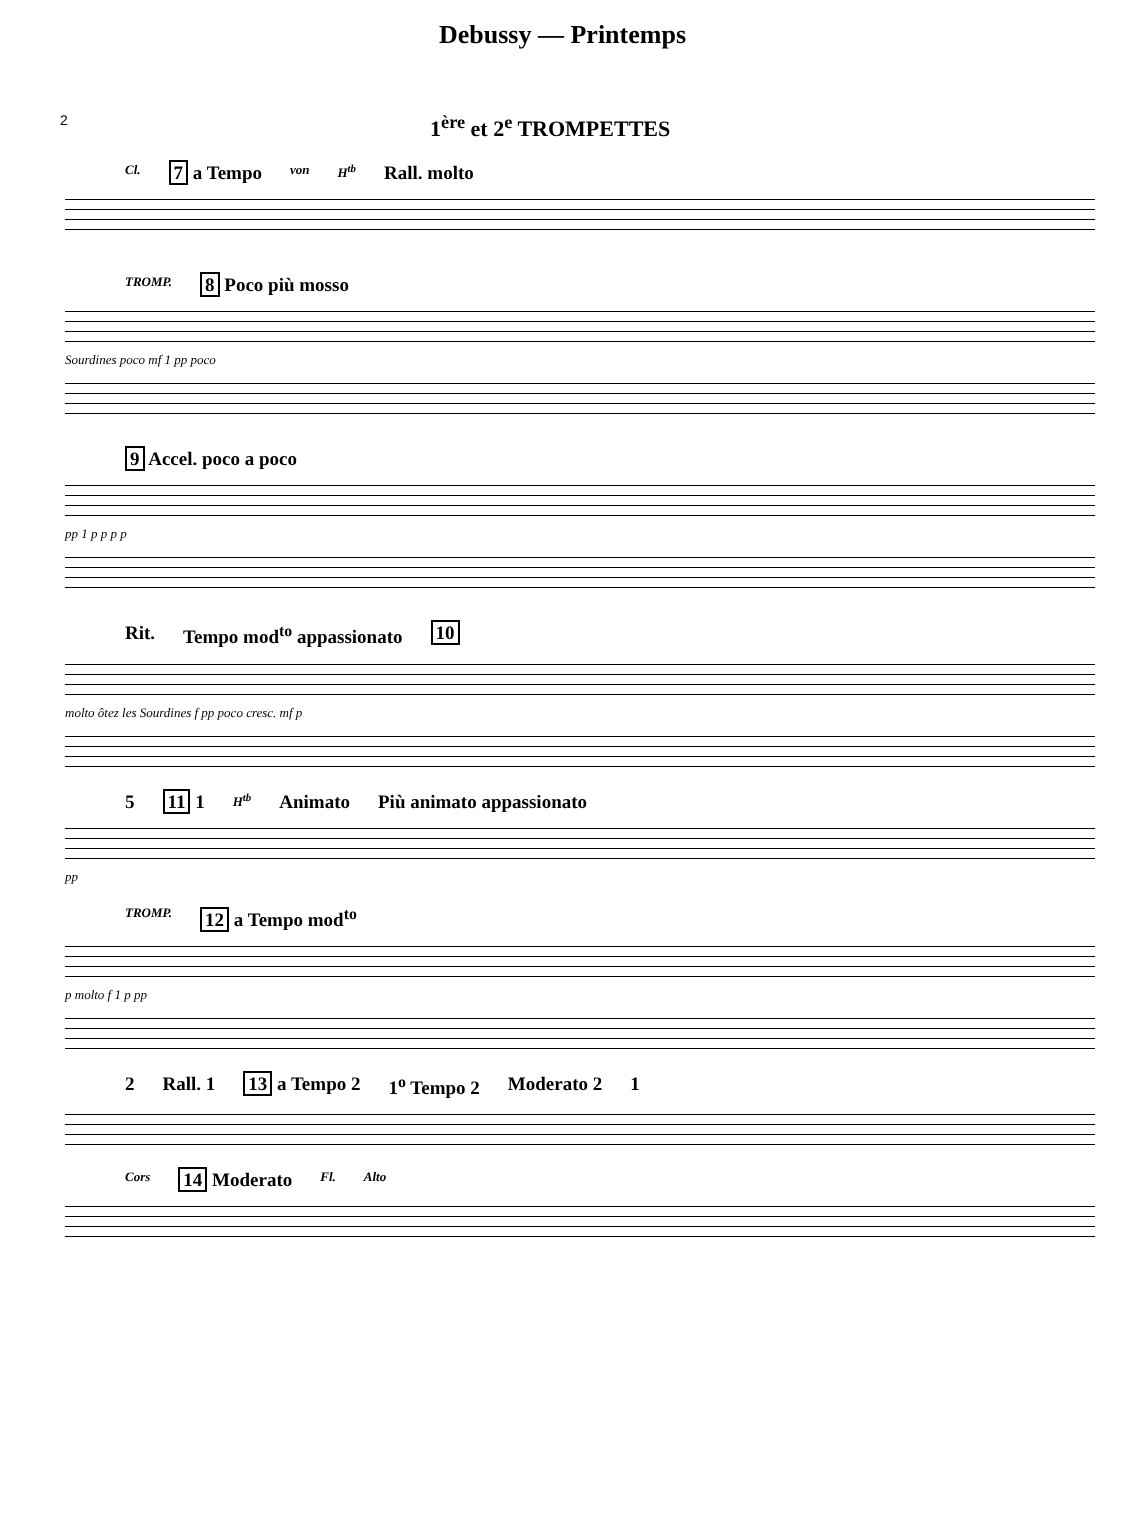Debussy — Printemps
2
1<sup>ère</sup> et 2<sup>e</sup> TROMPETTES
Cl. 7 a Tempo von H<sup>tb</sup> Rall. molto
TROMP. 8 Poco più mosso
Sourdines poco mf 1 pp poco
9 Accel. poco a poco
pp 1 p p p p
Rit. Tempo mod<sup>to</sup> appassionato 10
molto ôtez les Sourdines f pp poco cresc. mf p
5 11 1 H<sup>tb</sup> Animato Più animato appassionato
pp
TROMP. 12 a Tempo mod<sup>to</sup>
p molto f 1 p pp
2 Rall. 1 13 a Tempo 2 1<sup>o</sup> Tempo 2 Moderato 2 1
Cors 14 Moderato Fl. Alto